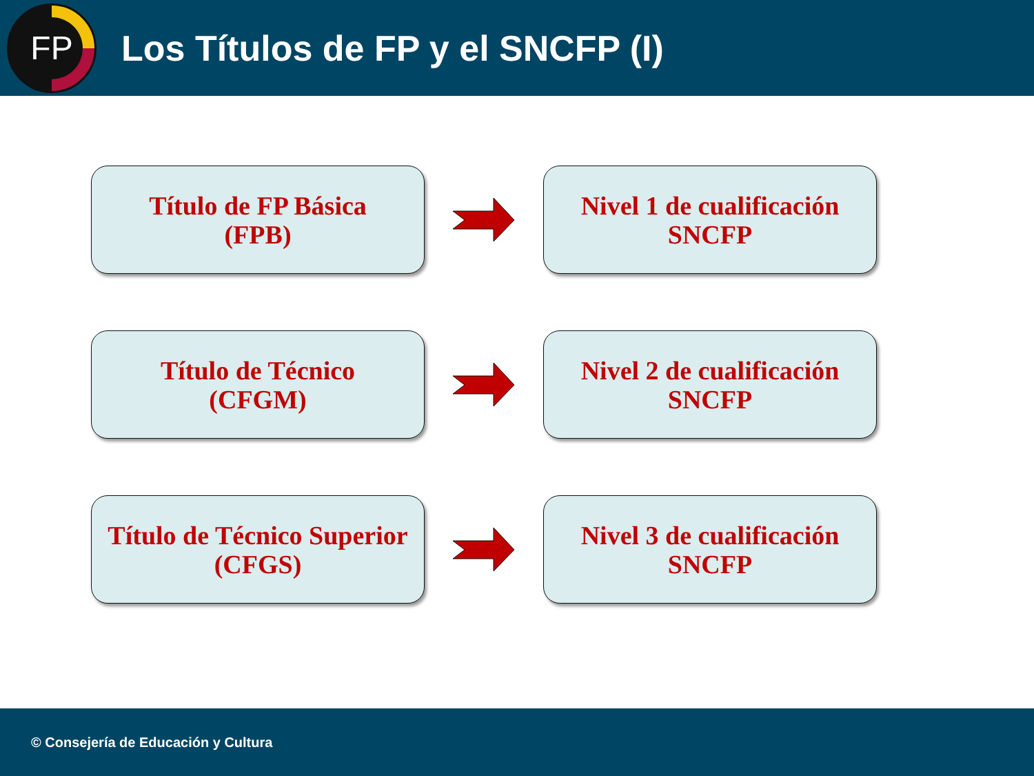FP
Los Títulos de FP y el SNCFP (I)
Título de FP Básica
(FPB)
Nivel 1 de cualificación
SNCFP
Título de Técnico
(CFGM)
Nivel 2 de cualificación
SNCFP
Título de Técnico Superior
(CFGS)
Nivel 3 de cualificación
SNCFP
© Consejería de Educación y Cultura